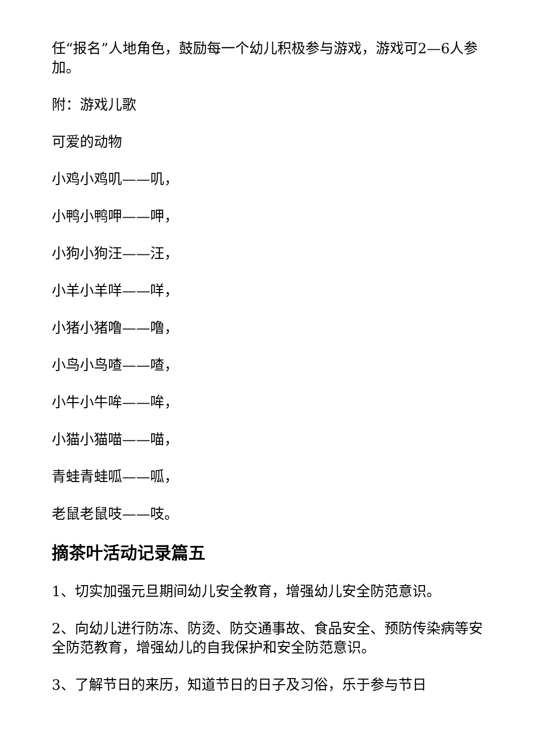任“报名”人地角色，鼓励每一个幼儿积极参与游戏，游戏可2—6人参加。
附：游戏儿歌
可爱的动物
小鸡小鸡叽——叽，
小鸭小鸭呷——呷，
小狗小狗汪——汪，
小羊小羊咩——咩，
小猪小猪噜——噜，
小鸟小鸟喳——喳，
小牛小牛哞——哞，
小猫小猫喵——喵，
青蛙青蛙呱——呱，
老鼠老鼠吱——吱。
摘茶叶活动记录篇五
1、切实加强元旦期间幼儿安全教育，增强幼儿安全防范意识。
2、向幼儿进行防冻、防烫、防交通事故、食品安全、预防传染病等安全防范教育，增强幼儿的自我保护和安全防范意识。
3、了解节日的来历，知道节日的日子及习俗，乐于参与节日